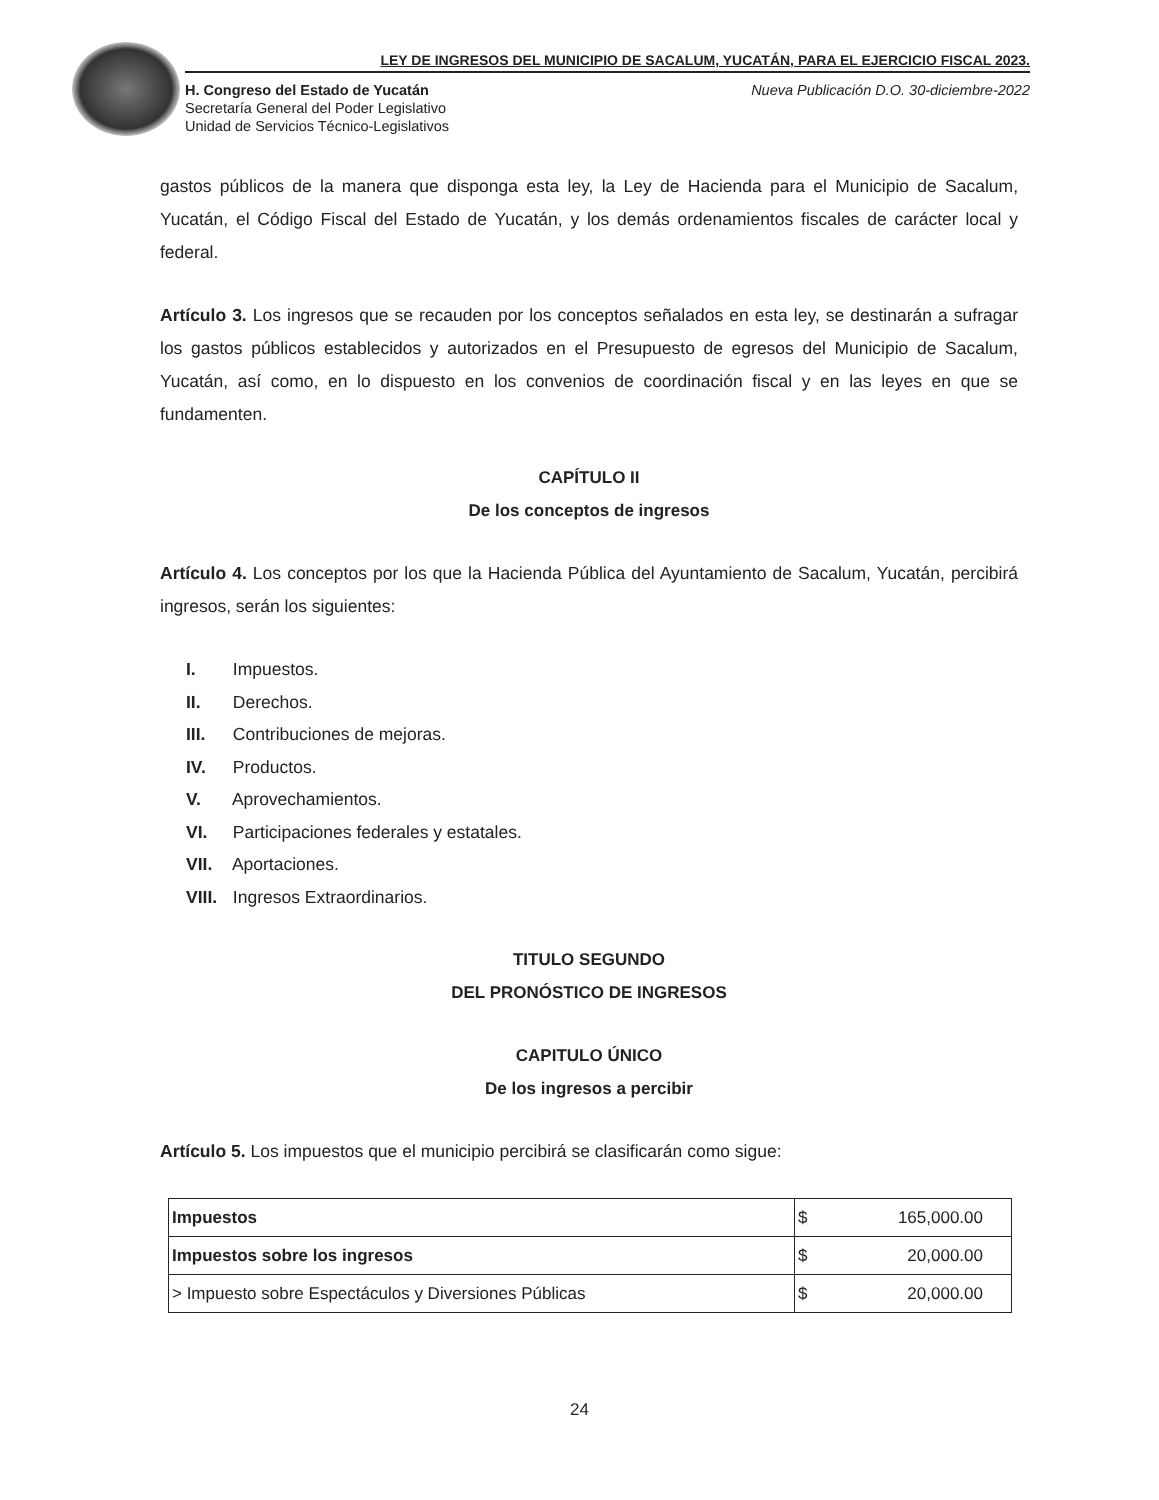LEY DE INGRESOS DEL MUNICIPIO DE SACALUM, YUCATÁN, PARA EL EJERCICIO FISCAL 2023.
H. Congreso del Estado de Yucatán
Secretaría General del Poder Legislativo
Unidad de Servicios Técnico-Legislativos
Nueva Publicación D.O. 30-diciembre-2022
gastos públicos de la manera que disponga esta ley, la Ley de Hacienda para el Municipio de Sacalum, Yucatán, el Código Fiscal del Estado de Yucatán, y los demás ordenamientos fiscales de carácter local y federal.
Artículo 3. Los ingresos que se recauden por los conceptos señalados en esta ley, se destinarán a sufragar los gastos públicos establecidos y autorizados en el Presupuesto de egresos del Municipio de Sacalum, Yucatán, así como, en lo dispuesto en los convenios de coordinación fiscal y en las leyes en que se fundamenten.
CAPÍTULO II
De los conceptos de ingresos
Artículo 4. Los conceptos por los que la Hacienda Pública del Ayuntamiento de Sacalum, Yucatán, percibirá ingresos, serán los siguientes:
I. Impuestos.
II. Derechos.
III. Contribuciones de mejoras.
IV. Productos.
V. Aprovechamientos.
VI. Participaciones federales y estatales.
VII. Aportaciones.
VIII. Ingresos Extraordinarios.
TITULO SEGUNDO
DEL PRONÓSTICO DE INGRESOS
CAPITULO ÚNICO
De los ingresos a percibir
Artículo 5. Los impuestos que el municipio percibirá se clasificarán como sigue:
| Impuestos | $ 165,000.00 |
| Impuestos sobre los ingresos | $ 20,000.00 |
| > Impuesto sobre Espectáculos y Diversiones Públicas | $ 20,000.00 |
24